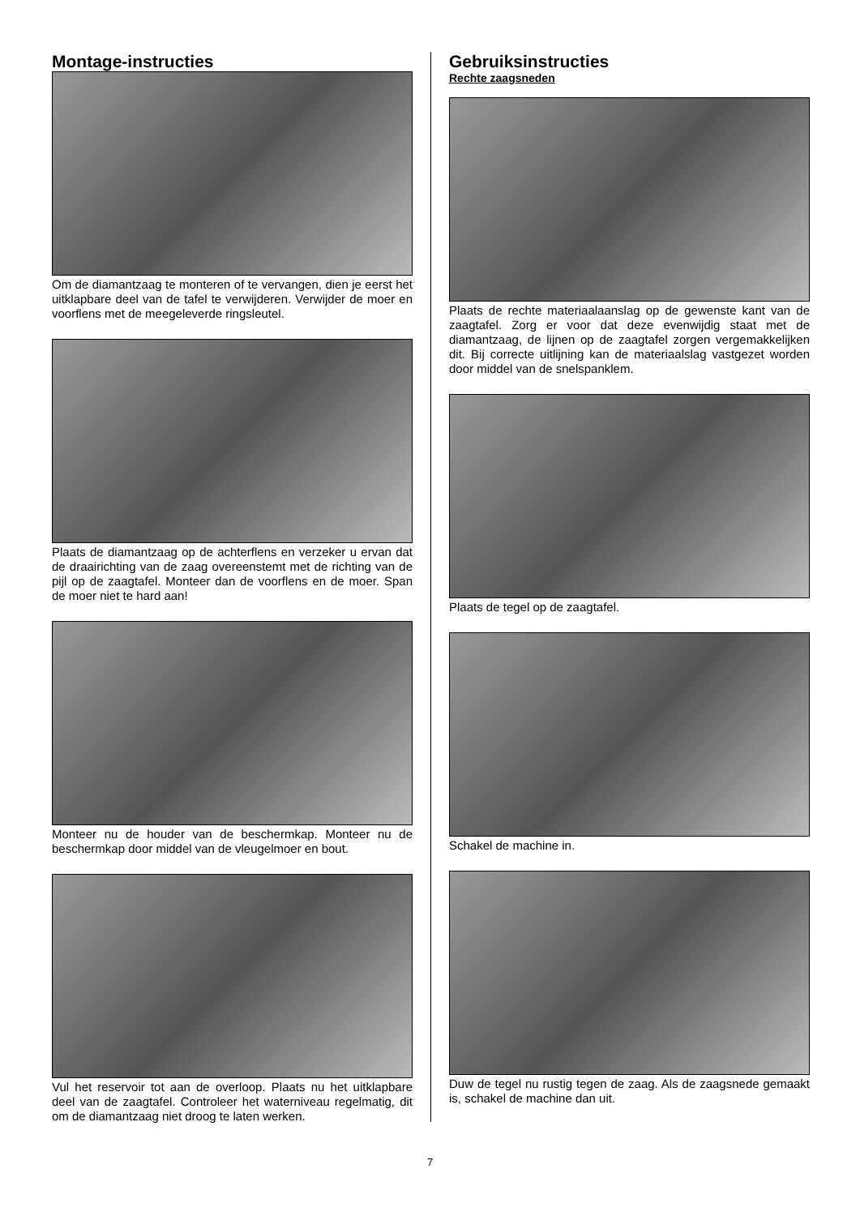Montage-instructies
Om de diamantzaag te monteren of te vervangen, dien je eerst het uitklapbare deel van de tafel te verwijderen. Verwijder de moer en voorflens met de meegeleverde ringsleutel.
Plaats de diamantzaag op de achterflens en verzeker u ervan dat de draairichting van de zaag overeenstemt met de richting van de pijl op de zaagtafel. Monteer dan de voorflens en de moer. Span de moer niet te hard aan!
Monteer nu de houder van de beschermkap. Monteer nu de beschermkap door middel van de vleugelmoer en bout.
Vul het reservoir tot aan de overloop. Plaats nu het uitklapbare deel van de zaagtafel. Controleer het waterniveau regelmatig, dit om de diamantzaag niet droog te laten werken.
Gebruiksinstructies
Rechte zaagsneden
Plaats de rechte materiaalaanslag op de gewenste kant van de zaagtafel. Zorg er voor dat deze evenwijdig staat met de diamantzaag, de lijnen op de zaagtafel zorgen vergemakkelijken dit. Bij correcte uitlijning kan de materiaalslag vastgezet worden door middel van de snelspanklem.
Plaats de tegel op de zaagtafel.
Schakel de machine in.
Duw de tegel nu rustig tegen de zaag. Als de zaagsnede gemaakt is, schakel de machine dan uit.
7